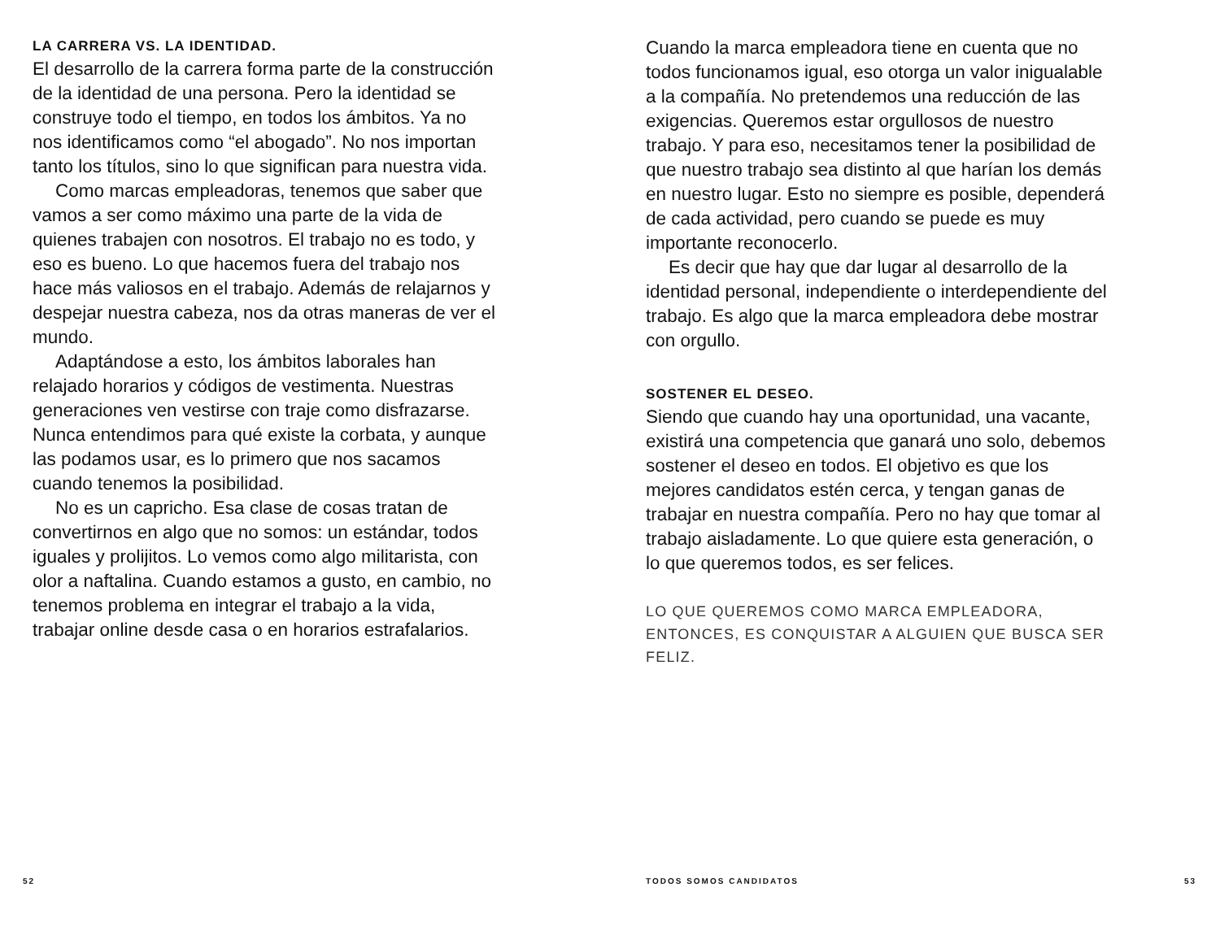LA CARRERA VS. LA IDENTIDAD.
El desarrollo de la carrera forma parte de la construcción de la identidad de una persona. Pero la identidad se construye todo el tiempo, en todos los ámbitos. Ya no nos identificamos como “el abogado”. No nos importan tanto los títulos, sino lo que significan para nuestra vida.
Como marcas empleadoras, tenemos que saber que vamos a ser como máximo una parte de la vida de quienes trabajen con nosotros. El trabajo no es todo, y eso es bueno. Lo que hacemos fuera del trabajo nos hace más valiosos en el trabajo. Además de relajarnos y despejar nuestra cabeza, nos da otras maneras de ver el mundo.
Adaptándose a esto, los ámbitos laborales han relajado horarios y códigos de vestimenta. Nuestras generaciones ven vestirse con traje como disfrazarse. Nunca entendimos para qué existe la corbata, y aunque las podamos usar, es lo primero que nos sacamos cuando tenemos la posibilidad.
No es un capricho. Esa clase de cosas tratan de convertirnos en algo que no somos: un estándar, todos iguales y prolijitos. Lo vemos como algo militarista, con olor a naftalina. Cuando estamos a gusto, en cambio, no tenemos problema en integrar el trabajo a la vida, trabajar online desde casa o en horarios estrafalarios.
Cuando la marca empleadora tiene en cuenta que no todos funcionamos igual, eso otorga un valor inigualable a la compañía. No pretendemos una reducción de las exigencias. Queremos estar orgullosos de nuestro trabajo. Y para eso, necesitamos tener la posibilidad de que nuestro trabajo sea distinto al que harían los demás en nuestro lugar. Esto no siempre es posible, dependerá de cada actividad, pero cuando se puede es muy importante reconocerlo.
Es decir que hay que dar lugar al desarrollo de la identidad personal, independiente o interdependiente del trabajo. Es algo que la marca empleadora debe mostrar con orgullo.
SOSTENER EL DESEO.
Siendo que cuando hay una oportunidad, una vacante, existirá una competencia que ganará uno solo, debemos sostener el deseo en todos. El objetivo es que los mejores candidatos estén cerca, y tengan ganas de trabajar en nuestra compañía. Pero no hay que tomar al trabajo aisladamente. Lo que quiere esta generación, o lo que queremos todos, es ser felices.
LO QUE QUEREMOS COMO MARCA EMPLEADORA, ENTONCES, ES CONQUISTAR A ALGUIEN QUE BUSCA SER FELIZ.
52 TODOS SOMOS CANDIDATOS 53